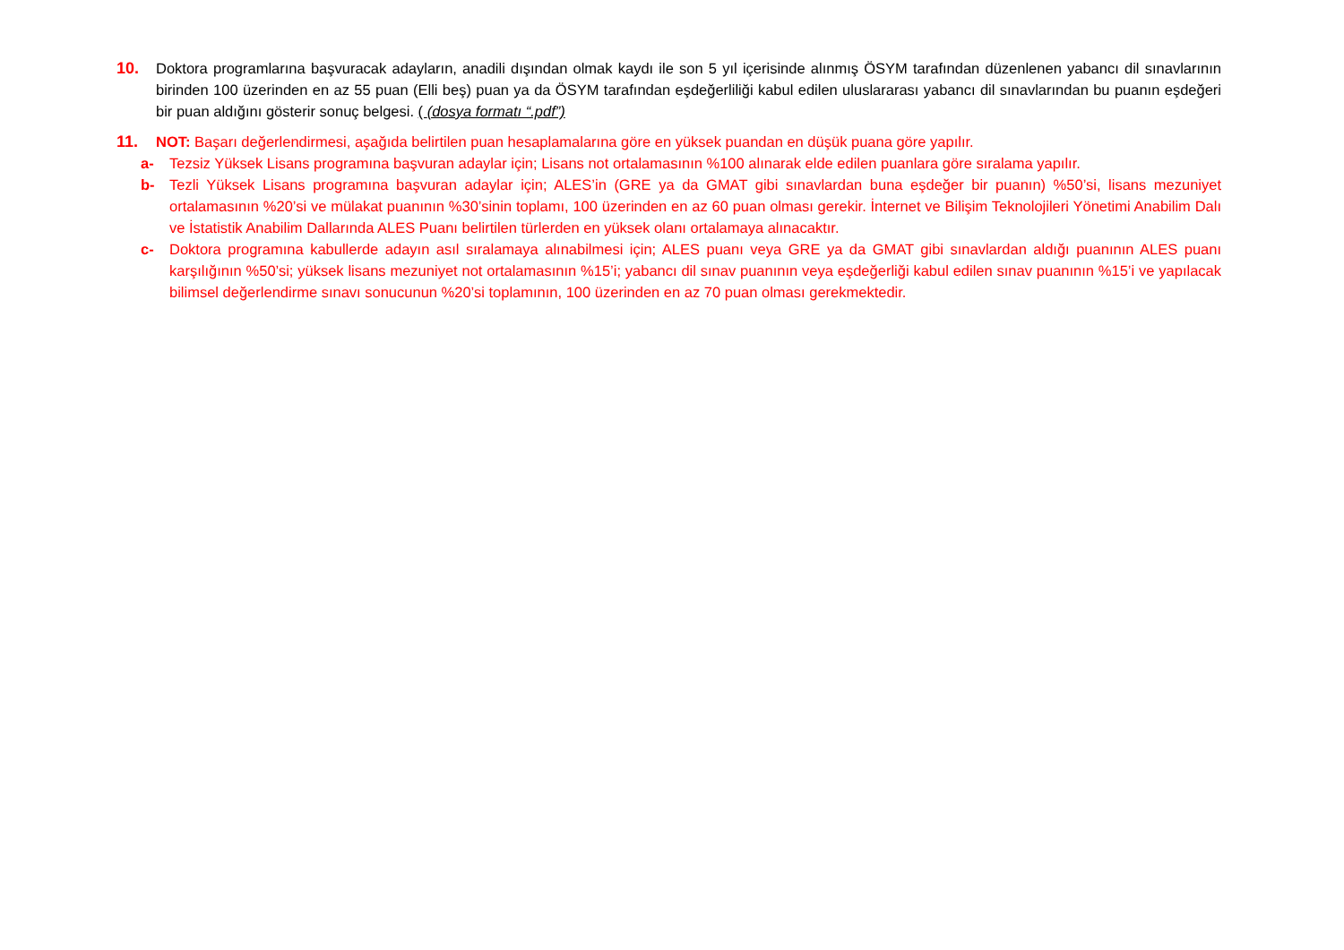10. Doktora programlarına başvuracak adayların, anadili dışından olmak kaydı ile son 5 yıl içerisinde alınmış ÖSYM tarafından düzenlenen yabancı dil sınavlarının birinden 100 üzerinden en az 55 puan (Elli beş) puan ya da ÖSYM tarafından eşdeğerliliği kabul edilen uluslararası yabancı dil sınavlarından bu puanın eşdeğeri bir puan aldığını gösterir sonuç belgesi. ( (dosya formatı “.pdf”)
11. NOT: Başarı değerlendirmesi, aşağıda belirtilen puan hesaplamalarına göre en yüksek puandan en düşük puana göre yapılır.
a- Tezsiz Yüksek Lisans programına başvuran adaylar için; Lisans not ortalamasının %100 alınarak elde edilen puanlara göre sıralama yapılır.
b- Tezli Yüksek Lisans programına başvuran adaylar için; ALES’in (GRE ya da GMAT gibi sınavlardan buna eşdeğer bir puanın) %50’si, lisans mezuniyet ortalamasının %20’si ve mülakat puanının %30’sinin toplamı, 100 üzerinden en az 60 puan olması gerekir. İnternet ve Bilişim Teknolojileri Yönetimi Anabilim Dalı ve İstatistik Anabilim Dallarında ALES Puanı belirtilen türlerden en yüksek olanı ortalamaya alınacaktır.
c- Doktora programına kabullerde adayın asıl sıralamaya alınabilmesi için; ALES puanı veya GRE ya da GMAT gibi sınavlardan aldığı puanının ALES puanı karşılığının %50’si; yüksek lisans mezuniyet not ortalamasının %15’i; yabancı dil sınav puanının veya eşdeğerliği kabul edilen sınav puanının %15’i ve yapılacak bilimsel değerlendirme sınavı sonucunun %20’si toplamının, 100 üzerinden en az 70 puan olması gerekmektedir.